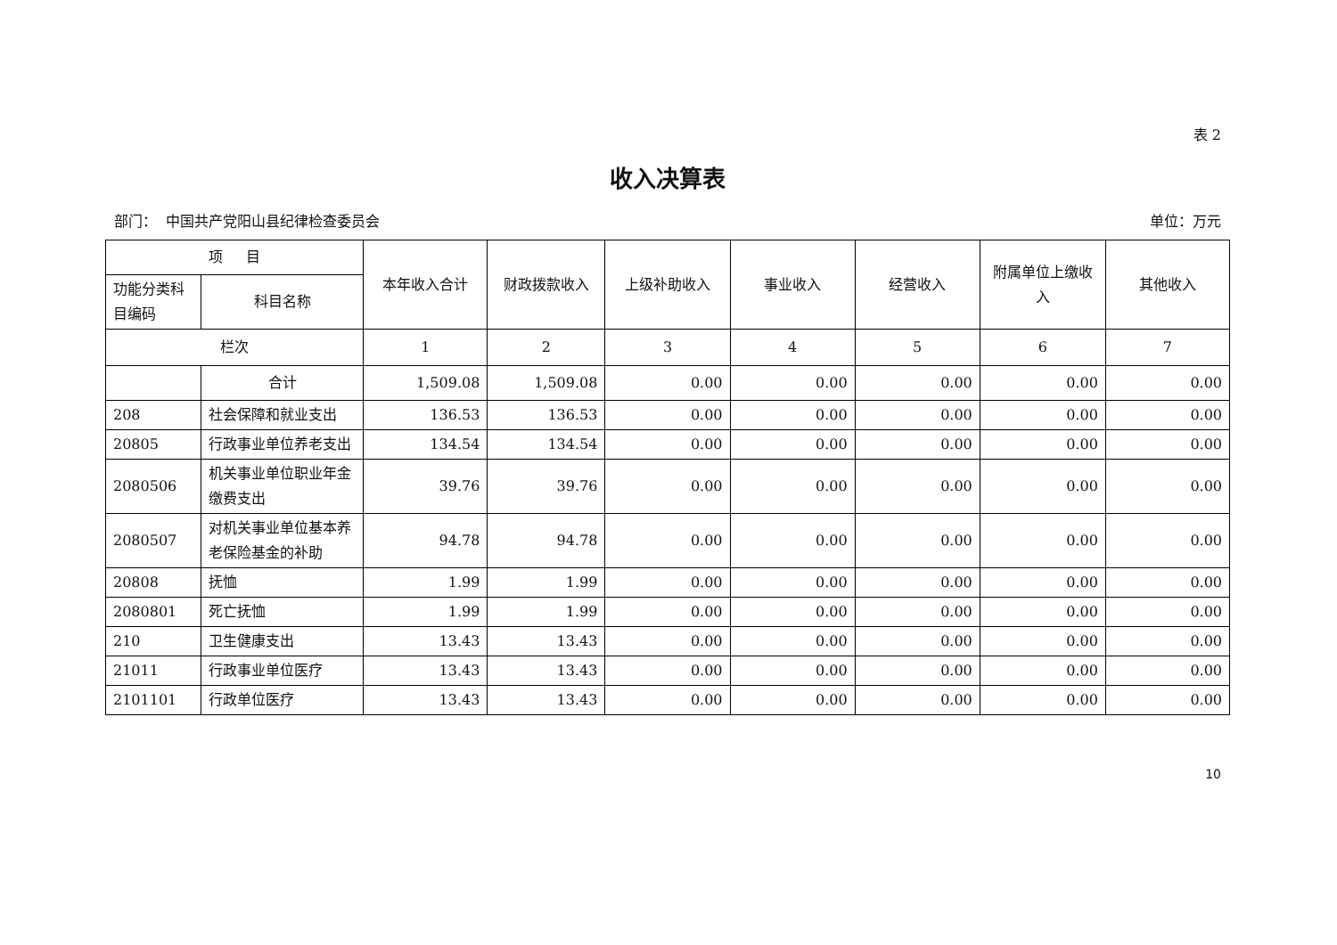表 2
收入决算表
部门： 中国共产党阳山县纪律检查委员会 单位：万元
| 项 目 | | 本年收入合计 | 财政拨款收入 | 上级补助收入 | 事业收入 | 经营收入 | 附属单位上缴收入 | 其他收入 |
| --- | --- | --- | --- | --- | --- | --- | --- | --- |
| 功能分类科目编码 | 科目名称 | | | | | | | |
| 栏次 | | 1 | 2 | 3 | 4 | 5 | 6 | 7 |
| | 合计 | 1,509.08 | 1,509.08 | 0.00 | 0.00 | 0.00 | 0.00 | 0.00 |
| 208 | 社会保障和就业支出 | 136.53 | 136.53 | 0.00 | 0.00 | 0.00 | 0.00 | 0.00 |
| 20805 | 行政事业单位养老支出 | 134.54 | 134.54 | 0.00 | 0.00 | 0.00 | 0.00 | 0.00 |
| 2080506 | 机关事业单位职业年金缴费支出 | 39.76 | 39.76 | 0.00 | 0.00 | 0.00 | 0.00 | 0.00 |
| 2080507 | 对机关事业单位基本养老保险基金的补助 | 94.78 | 94.78 | 0.00 | 0.00 | 0.00 | 0.00 | 0.00 |
| 20808 | 抚恤 | 1.99 | 1.99 | 0.00 | 0.00 | 0.00 | 0.00 | 0.00 |
| 2080801 | 死亡抚恤 | 1.99 | 1.99 | 0.00 | 0.00 | 0.00 | 0.00 | 0.00 |
| 210 | 卫生健康支出 | 13.43 | 13.43 | 0.00 | 0.00 | 0.00 | 0.00 | 0.00 |
| 21011 | 行政事业单位医疗 | 13.43 | 13.43 | 0.00 | 0.00 | 0.00 | 0.00 | 0.00 |
| 2101101 | 行政单位医疗 | 13.43 | 13.43 | 0.00 | 0.00 | 0.00 | 0.00 | 0.00 |
10